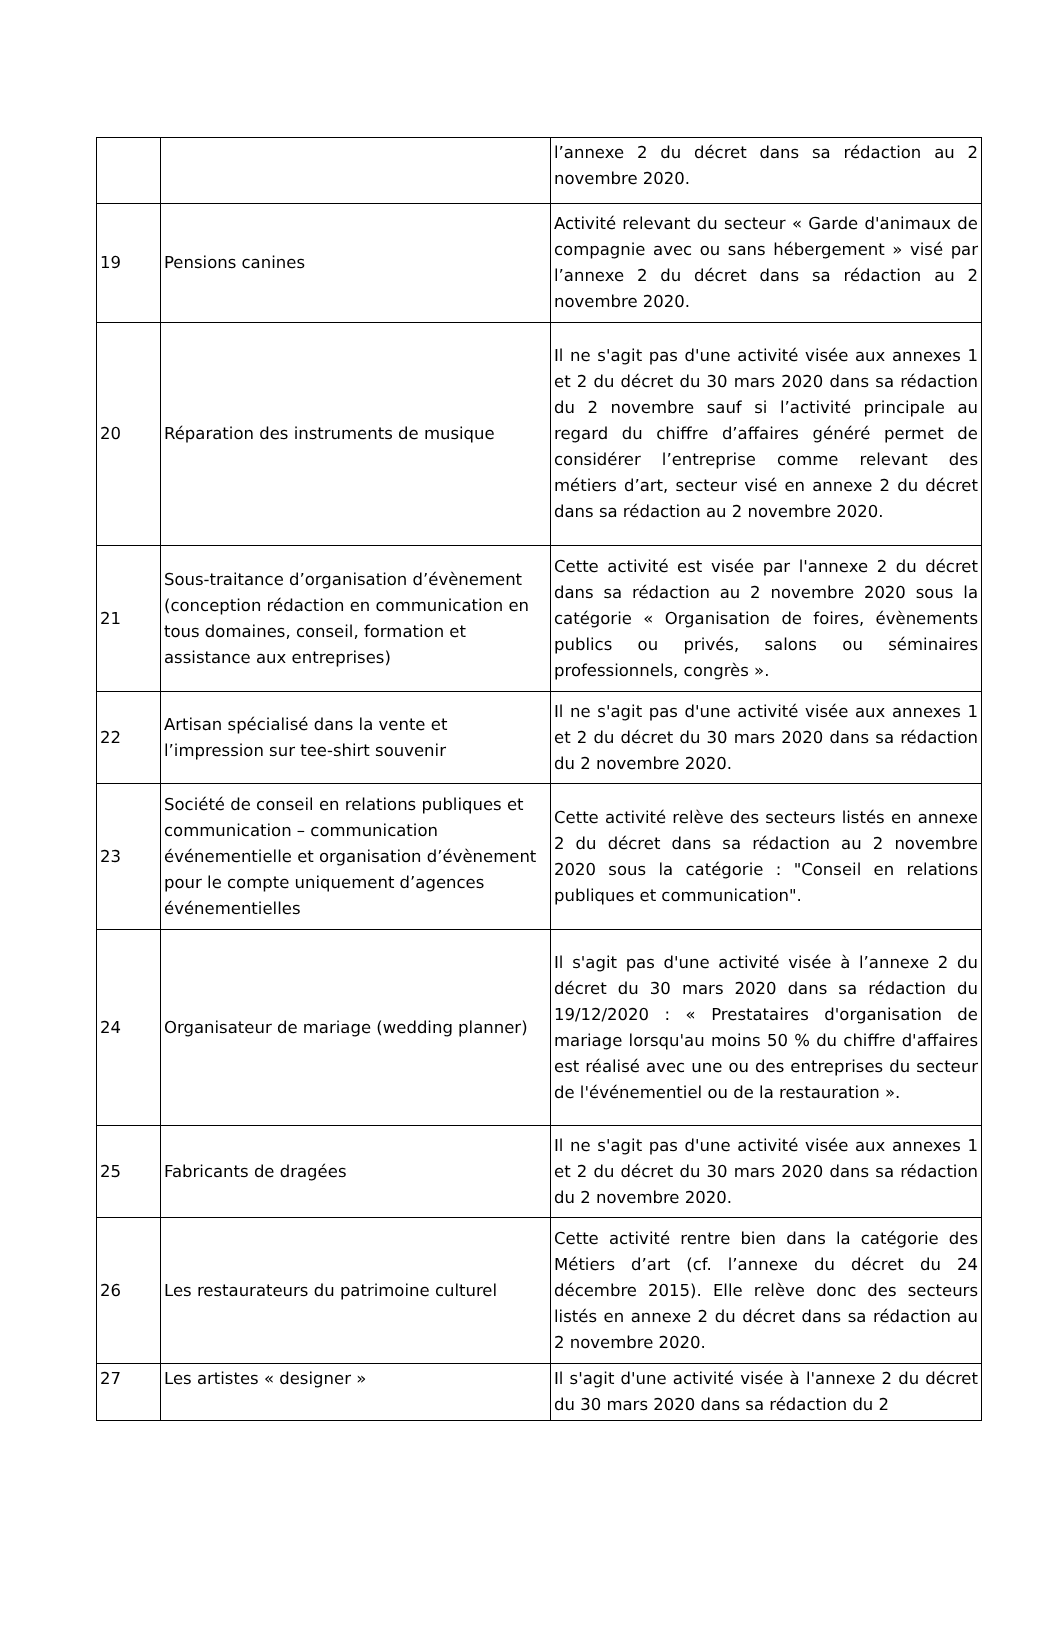| | | l’annexe 2 du décret dans sa rédaction au 2 novembre 2020. |
| 19 | Pensions canines | Activité relevant du secteur « Garde d'animaux de compagnie avec ou sans hébergement » visé par l’annexe 2 du décret dans sa rédaction au 2 novembre 2020. |
| 20 | Réparation des instruments de musique | Il ne s'agit pas d'une activité visée aux annexes 1 et 2 du décret du 30 mars 2020 dans sa rédaction du 2 novembre sauf si l’activité principale au regard du chiffre d’affaires généré permet de considérer l’entreprise comme relevant des métiers d’art, secteur visé en annexe 2 du décret dans sa rédaction au 2 novembre 2020. |
| 21 | Sous-traitance d’organisation d’évènement (conception rédaction en communication en tous domaines, conseil, formation et assistance aux entreprises) | Cette activité est visée par l'annexe 2 du décret dans sa rédaction au 2 novembre 2020 sous la catégorie « Organisation de foires, évènements publics ou privés, salons ou séminaires professionnels, congrès ». |
| 22 | Artisan spécialisé dans la vente et l’impression sur tee-shirt souvenir | Il ne s'agit pas d'une activité visée aux annexes 1 et 2 du décret du 30 mars 2020 dans sa rédaction du 2 novembre 2020. |
| 23 | Société de conseil en relations publiques et communication – communication événementielle et organisation d’évènement pour le compte uniquement d’agences événementielles | Cette activité relève des secteurs listés en annexe 2 du décret dans sa rédaction au 2 novembre 2020 sous la catégorie : "Conseil en relations publiques et communication". |
| 24 | Organisateur de mariage (wedding planner) | Il s'agit pas d'une activité visée à l’annexe 2 du décret du 30 mars 2020 dans sa rédaction du 19/12/2020 : « Prestataires d'organisation de mariage lorsqu'au moins 50 % du chiffre d'affaires est réalisé avec une ou des entreprises du secteur de l'événementiel ou de la restauration ». |
| 25 | Fabricants de dragées | Il ne s'agit pas d'une activité visée aux annexes 1 et 2 du décret du 30 mars 2020 dans sa rédaction du 2 novembre 2020. |
| 26 | Les restaurateurs du patrimoine culturel | Cette activité rentre bien dans la catégorie des Métiers d’art (cf. l’annexe du décret du 24 décembre 2015). Elle relève donc des secteurs listés en annexe 2 du décret dans sa rédaction au 2 novembre 2020. |
| 27 | Les artistes « designer » | Il s'agit d'une activité visée à l'annexe 2 du décret du 30 mars 2020 dans sa rédaction du 2 |